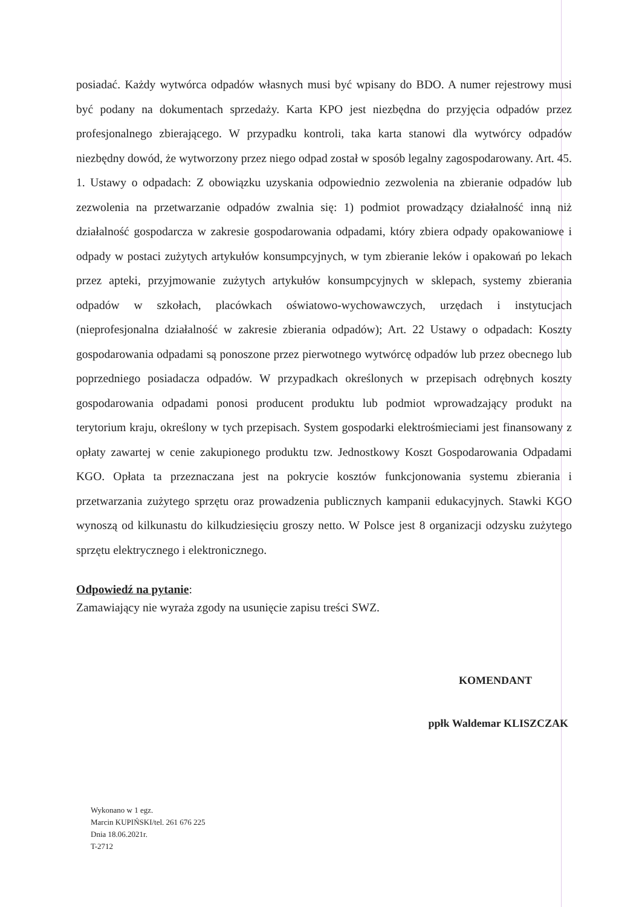posiadać. Każdy wytwórca odpadów własnych musi być wpisany do BDO. A numer rejestrowy musi być podany na dokumentach sprzedaży. Karta KPO jest niezbędna do przyjęcia odpadów przez profesjonalnego zbierającego. W przypadku kontroli, taka karta stanowi dla wytwórcy odpadów niezbędny dowód, że wytworzony przez niego odpad został w sposób legalny zagospodarowany. Art. 45. 1. Ustawy o odpadach: Z obowiązku uzyskania odpowiednio zezwolenia na zbieranie odpadów lub zezwolenia na przetwarzanie odpadów zwalnia się: 1) podmiot prowadzący działalność inną niż działalność gospodarcza w zakresie gospodarowania odpadami, który zbiera odpady opakowaniowe i odpady w postaci zużytych artykułów konsumpcyjnych, w tym zbieranie leków i opakowań po lekach przez apteki, przyjmowanie zużytych artykułów konsumpcyjnych w sklepach, systemy zbierania odpadów w szkołach, placówkach oświatowo-wychowawczych, urzędach i instytucjach (nieprofesjonalna działalność w zakresie zbierania odpadów); Art. 22 Ustawy o odpadach: Koszty gospodarowania odpadami są ponoszone przez pierwotnego wytwórcę odpadów lub przez obecnego lub poprzedniego posiadacza odpadów. W przypadkach określonych w przepisach odrębnych koszty gospodarowania odpadami ponosi producent produktu lub podmiot wprowadzający produkt na terytorium kraju, określony w tych przepisach. System gospodarki elektrośmieciami jest finansowany z opłaty zawartej w cenie zakupionego produktu tzw. Jednostkowy Koszt Gospodarowania Odpadami KGO. Opłata ta przeznaczana jest na pokrycie kosztów funkcjonowania systemu zbierania i przetwarzania zużytego sprzętu oraz prowadzenia publicznych kampanii edukacyjnych. Stawki KGO wynoszą od kilkunastu do kilkudziesięciu groszy netto. W Polsce jest 8 organizacji odzysku zużytego sprzętu elektrycznego i elektronicznego.
Odpowiedź na pytanie:
Zamawiający nie wyraża zgody na usunięcie zapisu treści SWZ.
KOMENDANT
ppłk Waldemar KLISZCZAK
Wykonano w 1 egz.
Marcin KUPIŃSKI/tel. 261 676 225
Dnia 18.06.2021r.
T-2712